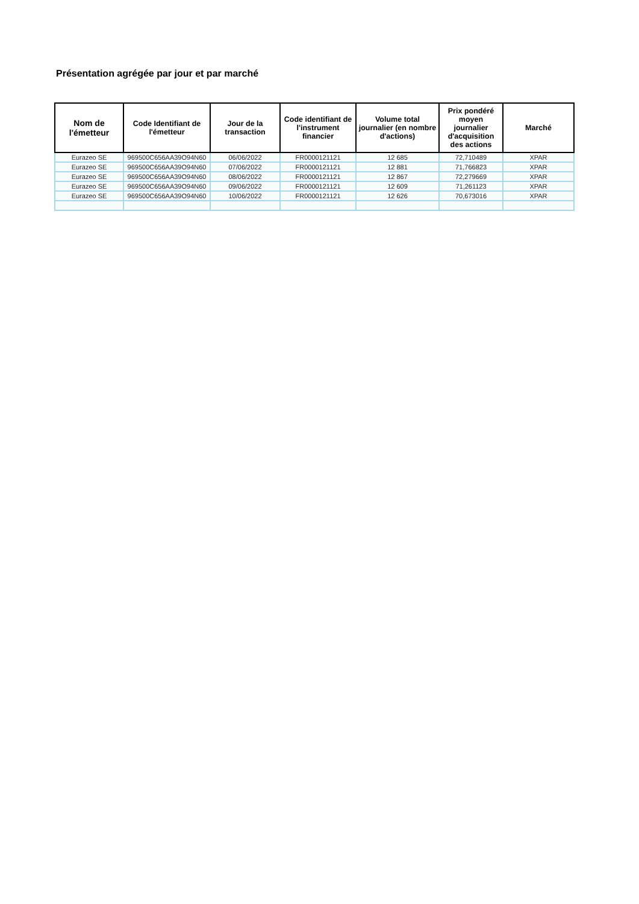Présentation agrégée par jour et par marché
| Nom de l'émetteur | Code Identifiant de l'émetteur | Jour de la transaction | Code identifiant de l'instrument financier | Volume total journalier (en nombre d'actions) | Prix pondéré moyen journalier d'acquisition des actions | Marché |
| --- | --- | --- | --- | --- | --- | --- |
| Eurazeo SE | 969500C656AA39O94N60 | 06/06/2022 | FR0000121121 | 12 685 | 72,710489 | XPAR |
| Eurazeo SE | 969500C656AA39O94N60 | 07/06/2022 | FR0000121121 | 12 881 | 71,766823 | XPAR |
| Eurazeo SE | 969500C656AA39O94N60 | 08/06/2022 | FR0000121121 | 12 867 | 72,279669 | XPAR |
| Eurazeo SE | 969500C656AA39O94N60 | 09/06/2022 | FR0000121121 | 12 609 | 71,261123 | XPAR |
| Eurazeo SE | 969500C656AA39O94N60 | 10/06/2022 | FR0000121121 | 12 626 | 70,673016 | XPAR |